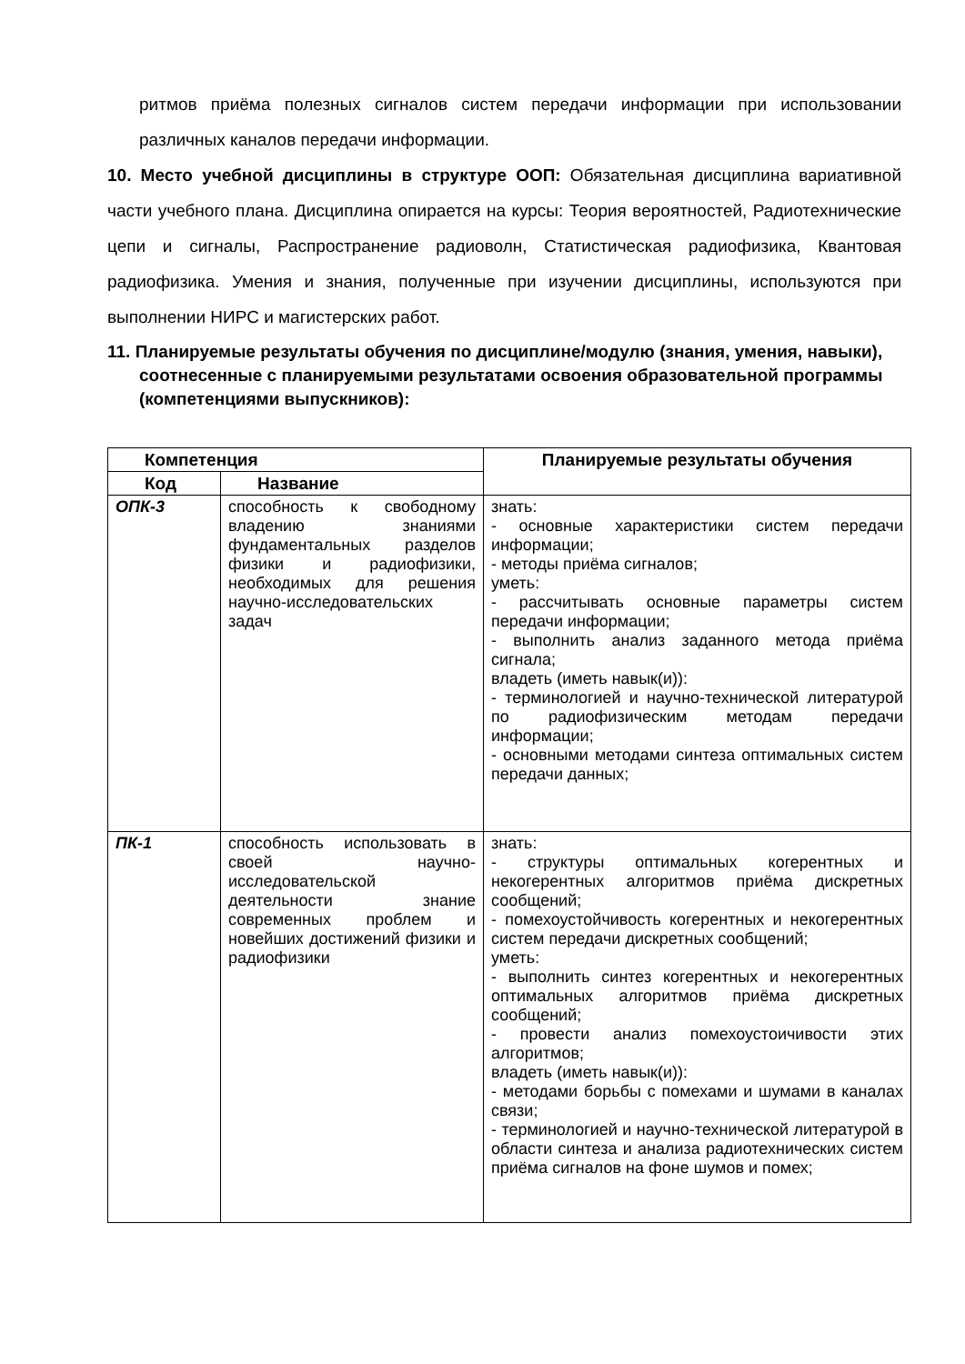ритмов приёма полезных сигналов систем передачи информации при использовании различных каналов передачи информации.
10. Место учебной дисциплины в структуре ООП: Обязательная дисциплина вариативной части учебного плана. Дисциплина опирается на курсы: Теория вероятностей, Радиотехнические цепи и сигналы, Распространение радиоволн, Статистическая радиофизика, Квантовая радиофизика. Умения и знания, полученные при изучении дисциплины, используются при выполнении НИРС и магистерских работ.
11. Планируемые результаты обучения по дисциплине/модулю (знания, умения, навыки), соотнесенные с планируемыми результатами освоения образовательной программы (компетенциями выпускников):
| Компетенция | | Планируемые результаты обучения |
| --- | --- | --- |
| Код | Название | |
| ОПК-3 | способность к свободному владению знаниями фундаментальных разделов физики и радиофизики, необходимых для решения научно-исследовательских задач | знать: - основные характеристики систем передачи информации; - методы приёма сигналов; уметь: - рассчитывать основные параметры систем передачи информации; - выполнить анализ заданного метода приёма сигнала; владеть (иметь навык(и)): - терминологией и научно-технической литературой по радиофизическим методам передачи информации; - основными методами синтеза оптимальных систем передачи данных; |
| ПК-1 | способность использовать в своей научно-исследовательской деятельности знание современных проблем и новейших достижений физики и радиофизики | знать: - структуры оптимальных когерентных и некогерентных алгоритмов приёма дискретных сообщений; - помехоустойчивость когерентных и некогерентных систем передачи дискретных сообщений; уметь: - выполнить синтез когерентных и некогерентных оптимальных алгоритмов приёма дискретных сообщений; - провести анализ помехоустоичивости этих алгоритмов; владеть (иметь навык(и)): - методами борьбы с помехами и шумами в каналах связи; - терминологией и научно-технической литературой в области синтеза и анализа радиотехнических систем приёма сигналов на фоне шумов и помех; |